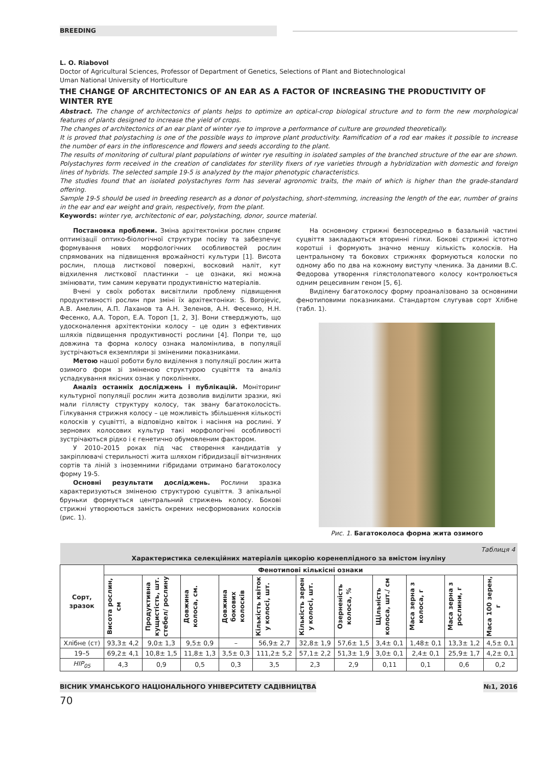BREEDING
L. O. Riabovol
Doctor of Agricultural Sciences, Professor of Department of Genetics, Selections of Plant and Biotechnological
Uman National University of Horticulture
THE CHANGE OF ARCHITECTONICS OF AN EAR AS A FACTOR OF INCREASING THE PRODUCTIVITY OF WINTER RYE
Abstract. The change of architectonics of plants helps to optimize an optical-crop biological structure and to form the new morphological features of plants designed to increase the yield of crops.
The changes of architectonics of an ear plant of winter rye to improve a performance of culture are grounded theoretically.
It is proved that polystaching is one of the possible ways to improve plant productivity. Ramification of a rod ear makes it possible to increase the number of ears in the inflorescence and flowers and seeds according to the plant.
The results of monitoring of cultural plant populations of winter rye resulting in isolated samples of the branched structure of the ear are shown. Polystachyres form received in the creation of candidates for sterility fixers of rye varieties through a hybridization with domestic and foreign lines of hybrids. The selected sample 19-5 is analyzed by the major phenotypic characteristics.
The studies found that an isolated polystachyres form has several agronomic traits, the main of which is higher than the grade-standard offering.
Sample 19-5 should be used in breeding research as a donor of polystaching, short-stemming, increasing the length of the ear, number of grains in the ear and ear weight and grain, respectively, from the plant.
Keywords: winter rye, architectonic of ear, polystaching, donor, source material.
Постановка проблеми. Зміна архітектоніки рослин сприяє оптимізації оптико-біологічної структури посіву та забезпечує формування нових морфологічних особливостей рослин спрямованих на підвищення врожайності культури [1]. Висота рослин, площа листкової поверхні, восковий наліт, кут відхилення листкової пластинки – це ознаки, які можна змінювати, тим самим керувати продуктивністю матеріалів.
Вчені у своїх роботах висвітлили проблему підвищення продуктивності рослин при зміні їх архітектоніки: S. Borojevic, А.В. Амелин, А.П. Лаханов та А.Н. Зеленов, А.Н. Фесенко, Н.Н. Фесенко, А.А. Тороп, Е.А. Тороп [1, 2, 3]. Вони стверджують, що удосконалення архітектоніки колосу – це один з ефективних шляхів підвищення продуктивності рослини [4]. Попри те, що довжина та форма колосу ознака маломінлива, в популяції зустрічаються екземпляри зі зміненими показниками.
Метою нашої роботи було виділення з популяції рослин жита озимого форм зі зміненою структурою суцвіття та аналіз успадкування якісних ознак у поколіннях.
Аналіз останніх досліджень і публікацій. Моніторинг культурної популяції рослин жита дозволив виділити зразки, які мали гіллясту структуру колосу, так звану багатоколосість. Гілкування стрижня колосу – це можливість збільшення кількості колосків у суцвітті, а відповідно квіток і насіння на рослині. У зернових колосових культур такі морфологічні особливості зустрічаються рідко і є генетично обумовленим фактором.
У 2010–2015 роках під час створення кандидатів у закріплювачі стерильності жита шляхом гібридизації вітчизняних сортів та ліній з іноземними гібридами отримано багатоколосу форму 19-5.
Основні результати досліджень. Рослини зразка характеризуються зміненою структурою суцвіття. З апікальної бруньки формується центральний стрижень колосу. Бокові стрижні утворюються замість окремих несформованих колосків (рис. 1).
На основному стрижні безпосередньо в базальній частині суцвіття закладаються вторинні гілки. Бокові стрижні істотно коротші і формують значно меншу кількість колосків. На центральному та бокових стрижнях формуються колоски по одному або по два на кожному виступу членика. За даними В.С. Федорова утворення гілястолопатевого колосу контролюється одним рецесивним геном [5, 6].
Виділену багатоколосу форму проаналізовано за основними фенотиповими показниками. Стандартом слугував сорт Хлібне (табл. 1).
Рис. 1. Багатоколоса форма жита озимого
| Таблиця 4 Характеристика селекційних матеріалів цикорію коренеплідного за вмістом інуліну | | | | | | | | | | | |
| Сорт, зразок | Фенотипові кількісні ознаки | | | | | | | | | | |
| | Висота рослин, см | Продуктивна кущистість, шт. стебел/ рослину | Довжина колоса, см. | Довжина бокових колосків | Кількість квіток у колосі, шт. | Кількість зерен у колосі, шт. | Озерненість колоса, % | Щільність колоса, шт./ см | Маса зерна з колоса, г | Маса зерна з рослини, г | Маса 100 зерен, г |
| Хлібне (ст) | 93,3± 4,2 | 9,0± 1,3 | 9,5± 0,9 | – | 56,9± 2,7 | 32,8± 1,9 | 57,6± 1,5 | 3,4± 0,1 | 1,48± 0,1 | 13,3± 1,2 | 4,5± 0,1 |
| 19–5 | 69,2± 4,1 | 10,8± 1,5 | 11,8± 1,3 | 3,5± 0,3 | 111,2± 5,2 | 57,1± 2,2 | 51,3± 1,9 | 3,0± 0,1 | 2,4± 0,1 | 25,9± 1,7 | 4,2± 0,1 |
| НІР<sub>05</sub> | 4,3 | 0,9 | 0,5 | 0,3 | 3,5 | 2,3 | 2,9 | 0,11 | 0,1 | 0,6 | 0,2 |
ВІСНИК УМАНСЬКОГО НАЦІОНАЛЬНОГО УНІВЕРСИТЕТУ САДІВНИЦТВА №1, 2016
70